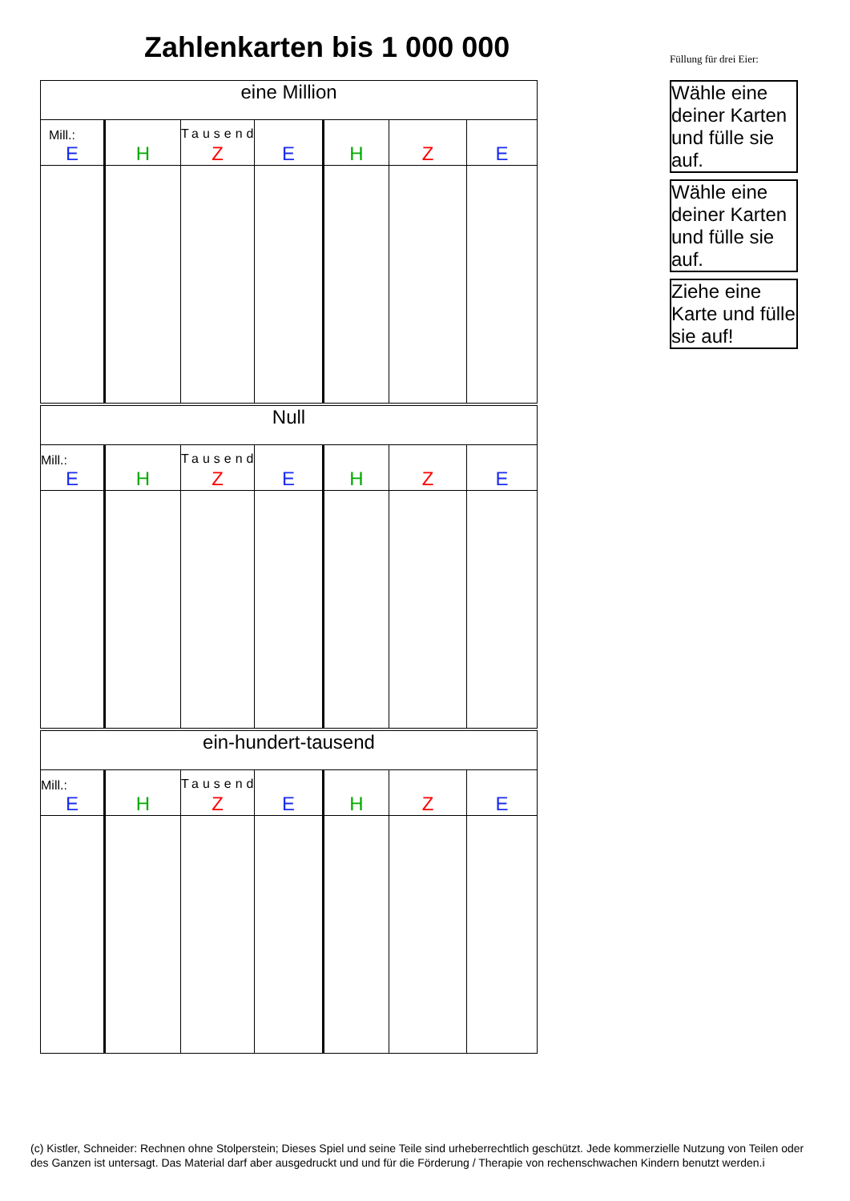Zahlenkarten bis 1 000 000
Füllung für drei Eier:
Wähle eine deiner Karten und fülle sie auf.
Wähle eine deiner Karten und fülle sie auf.
Ziehe eine Karte und fülle sie auf!
| eine Million | | | | | | |
| Mill.: E | H | Tausend Z | E | H | Z | E |
| Null | | | | | | |
| Mill.: E | H | Tausend Z | E | H | Z | E |
| ein-hundert-tausend | | | | | | |
| Mill.: E | H | Tausend Z | E | H | Z | E |
(c) Kistler, Schneider: Rechnen ohne Stolperstein; Dieses Spiel und seine Teile sind urheberrechtlich geschützt. Jede kommerzielle Nutzung von Teilen oder des Ganzen ist untersagt. Das Material darf aber ausgedruckt und und für die Förderung / Therapie von rechenschwachen Kindern benutzt werden.i